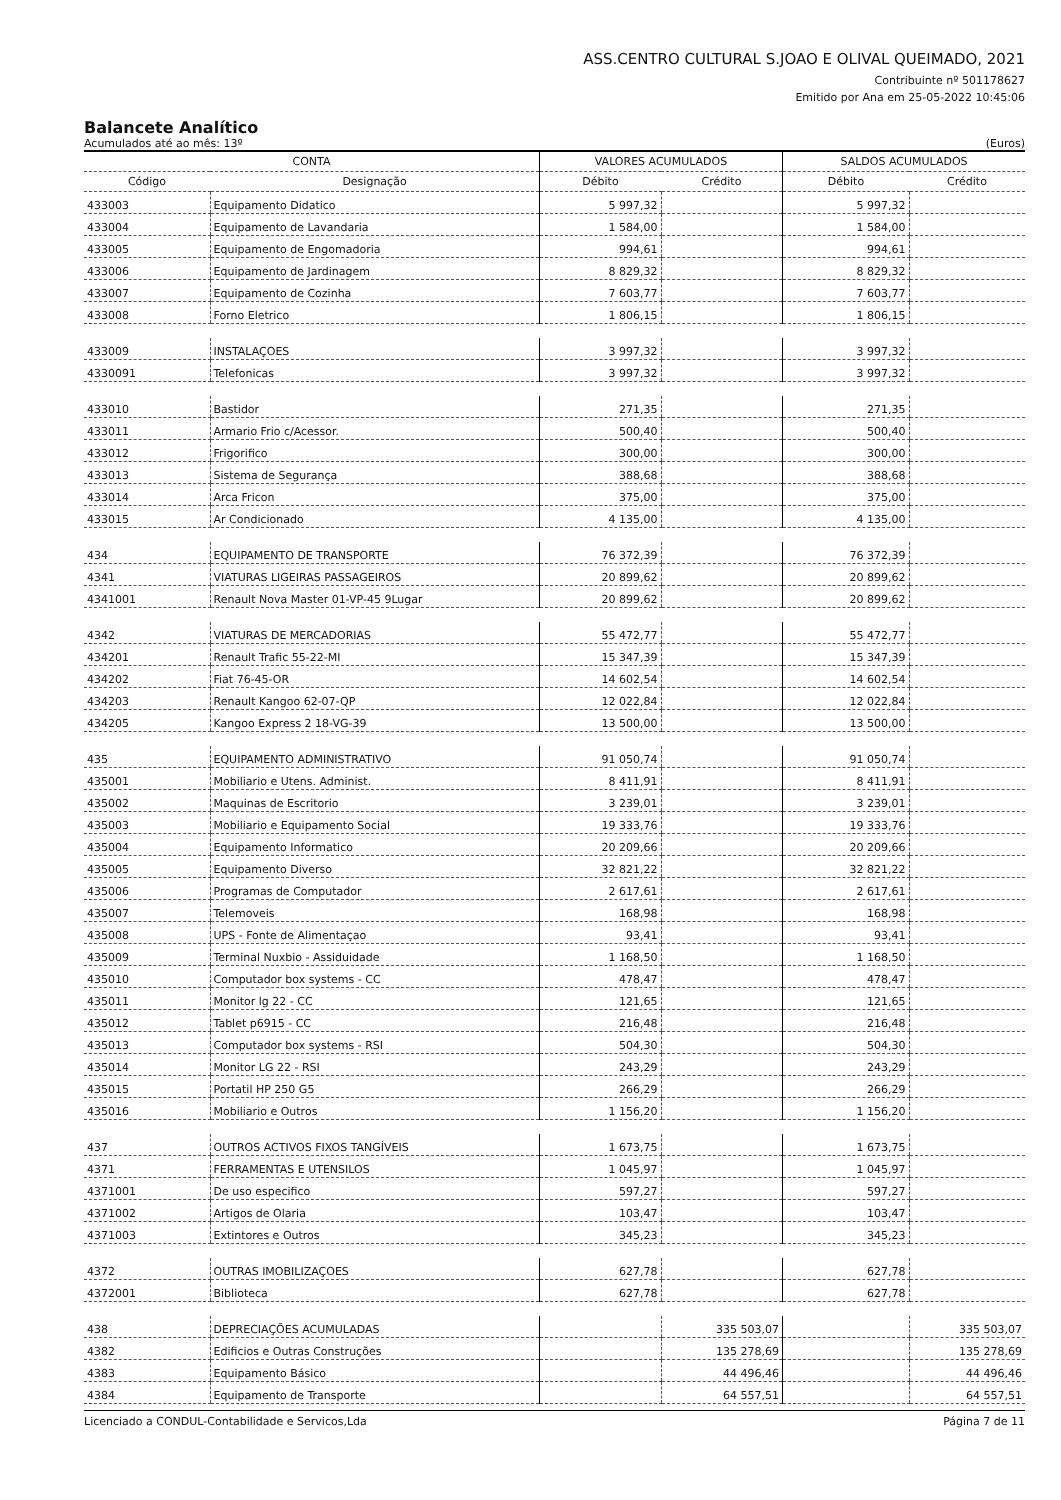ASS.CENTRO CULTURAL S.JOAO E OLIVAL QUEIMADO, 2021
Contribuinte nº 501178627
Emitido por Ana em 25-05-2022 10:45:06
Balancete Analítico
Acumulados até ao mês: 13º (Euros)
| CONTA | | VALORES ACUMULADOS | | SALDOS ACUMULADOS | |
| --- | --- | --- | --- | --- | --- |
| Código | Designação | Débito | Crédito | Débito | Crédito |
| 433003 | Equipamento Didatico | 5 997,32 | | 5 997,32 | |
| 433004 | Equipamento de Lavandaria | 1 584,00 | | 1 584,00 | |
| 433005 | Equipamento de Engomadoria | 994,61 | | 994,61 | |
| 433006 | Equipamento de Jardinagem | 8 829,32 | | 8 829,32 | |
| 433007 | Equipamento de Cozinha | 7 603,77 | | 7 603,77 | |
| 433008 | Forno Eletrico | 1 806,15 | | 1 806,15 | |
| 433009 | INSTALAÇOES | 3 997,32 | | 3 997,32 | |
| 4330091 | Telefonicas | 3 997,32 | | 3 997,32 | |
| 433010 | Bastidor | 271,35 | | 271,35 | |
| 433011 | Armario Frio c/Acessor. | 500,40 | | 500,40 | |
| 433012 | Frigorifico | 300,00 | | 300,00 | |
| 433013 | Sistema de Segurança | 388,68 | | 388,68 | |
| 433014 | Arca Fricon | 375,00 | | 375,00 | |
| 433015 | Ar Condicionado | 4 135,00 | | 4 135,00 | |
| 434 | EQUIPAMENTO DE TRANSPORTE | 76 372,39 | | 76 372,39 | |
| 4341 | VIATURAS LIGEIRAS PASSAGEIROS | 20 899,62 | | 20 899,62 | |
| 4341001 | Renault Nova Master 01-VP-45 9Lugar | 20 899,62 | | 20 899,62 | |
| 4342 | VIATURAS DE MERCADORIAS | 55 472,77 | | 55 472,77 | |
| 434201 | Renault Trafic 55-22-MI | 15 347,39 | | 15 347,39 | |
| 434202 | Fiat 76-45-OR | 14 602,54 | | 14 602,54 | |
| 434203 | Renault Kangoo 62-07-QP | 12 022,84 | | 12 022,84 | |
| 434205 | Kangoo Express 2 18-VG-39 | 13 500,00 | | 13 500,00 | |
| 435 | EQUIPAMENTO ADMINISTRATIVO | 91 050,74 | | 91 050,74 | |
| 435001 | Mobiliario e Utens. Administ. | 8 411,91 | | 8 411,91 | |
| 435002 | Maquinas de Escritorio | 3 239,01 | | 3 239,01 | |
| 435003 | Mobiliario e Equipamento Social | 19 333,76 | | 19 333,76 | |
| 435004 | Equipamento Informatico | 20 209,66 | | 20 209,66 | |
| 435005 | Equipamento Diverso | 32 821,22 | | 32 821,22 | |
| 435006 | Programas de Computador | 2 617,61 | | 2 617,61 | |
| 435007 | Telemoveis | 168,98 | | 168,98 | |
| 435008 | UPS - Fonte de Alimentaçao | 93,41 | | 93,41 | |
| 435009 | Terminal Nuxbio - Assiduidade | 1 168,50 | | 1 168,50 | |
| 435010 | Computador box systems - CC | 478,47 | | 478,47 | |
| 435011 | Monitor lg 22 - CC | 121,65 | | 121,65 | |
| 435012 | Tablet p6915 - CC | 216,48 | | 216,48 | |
| 435013 | Computador box systems - RSI | 504,30 | | 504,30 | |
| 435014 | Monitor LG 22 - RSI | 243,29 | | 243,29 | |
| 435015 | Portatil HP 250 G5 | 266,29 | | 266,29 | |
| 435016 | Mobiliario e Outros | 1 156,20 | | 1 156,20 | |
| 437 | OUTROS ACTIVOS FIXOS TANGÍVEIS | 1 673,75 | | 1 673,75 | |
| 4371 | FERRAMENTAS E UTENSILOS | 1 045,97 | | 1 045,97 | |
| 4371001 | De uso especifico | 597,27 | | 597,27 | |
| 4371002 | Artigos de Olaria | 103,47 | | 103,47 | |
| 4371003 | Extintores e Outros | 345,23 | | 345,23 | |
| 4372 | OUTRAS IMOBILIZAÇOES | 627,78 | | 627,78 | |
| 4372001 | Biblioteca | 627,78 | | 627,78 | |
| 438 | DEPRECIAÇÕES ACUMULADAS | | 335 503,07 | | 335 503,07 |
| 4382 | Edificios e Outras Construções | | 135 278,69 | | 135 278,69 |
| 4383 | Equipamento Básico | | 44 496,46 | | 44 496,46 |
| 4384 | Equipamento de Transporte | | 64 557,51 | | 64 557,51 |
Licenciado a CONDUL-Contabilidade e Servicos,Lda Página 7 de 11